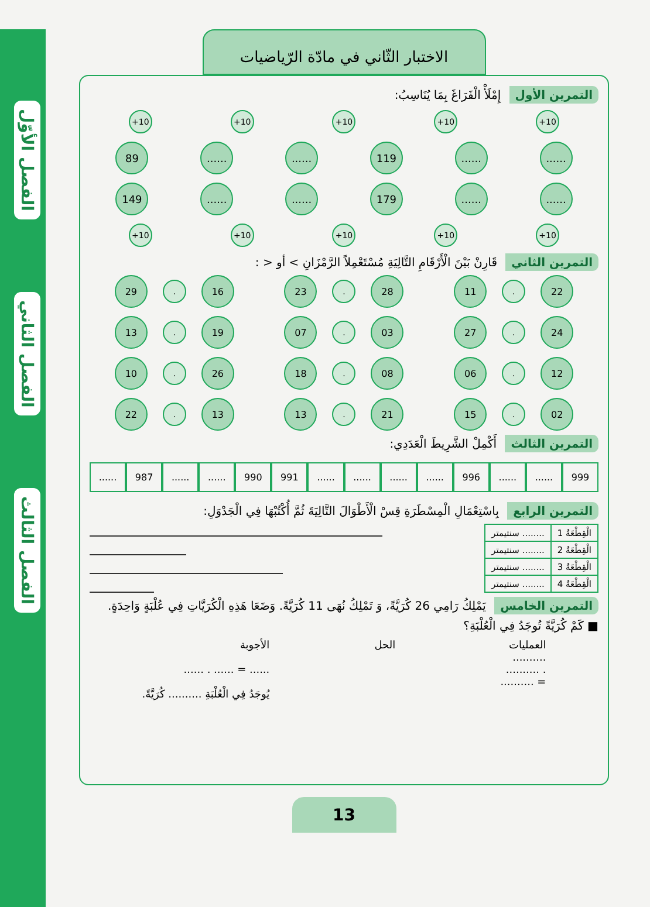الفصل الأوّل
الفصل الثاني
الفصل الثالث
الاختبار الثّاني في مادّة الرّياضيات
التمرين الأول إِمْلَأْ الْفَرَاغَ بِمَا يُنَاسِبُ:
+10 +10 +10 +10 +10
89............ 119............
149............ 179............
+10 +10 +10 +10 +10
التمرين الثاني قَارِنْ بَيْنَ الْأَرْقَامِ التَّالِيَةِ مُسْتَعْمِلاً الرَّمْزَانِ > أو < :
29. 16
13. 19
10. 26
22. 13
23. 28
07. 03
18. 08
13. 21
11. 22
27. 24
06. 12
15. 02
التمرين الثالث أَكْمِلْ الشَّرِيطَ الْعَدَدِي:
...... 987............ 990 991........................ 996............ 999
التمرين الرابع بِاسْتِعْمَالِ الْمِسْطَرَةِ قِسْ الْأَطْوَالَ التَّالِيَةَ ثُمَّ أُكْتُبْهَا فِي الْجَدْوَلِ:
| الْقِطْعَةُ 1 | ........ سنتيمتر |
| الْقِطْعَةُ 2 | ........ سنتيمتر |
| الْقِطْعَةُ 3 | ........ سنتيمتر |
| الْقِطْعَةُ 4 | ........ سنتيمتر |
التمرين الخامس يَمْلِكُ رَامِي 26 كُرَيَّةً، وَ تَمْلِكُ نُهَى 11 كُرَيَّةً. وَضَعَا هَذِهِ الْكُرَيَّاتِ فِي عُلْبَةٍ وَاحِدَةٍ.
■ كَمْ كُرَيَّةً تُوجَدُ فِي الْعُلْبَةِ؟
العمليات
..........
. ..........
= ..........
الحل الأجوبة
...... = ...... . ......
يُوجَدُ فِي الْعُلْبَةِ .......... كُرَيَّةً.
13